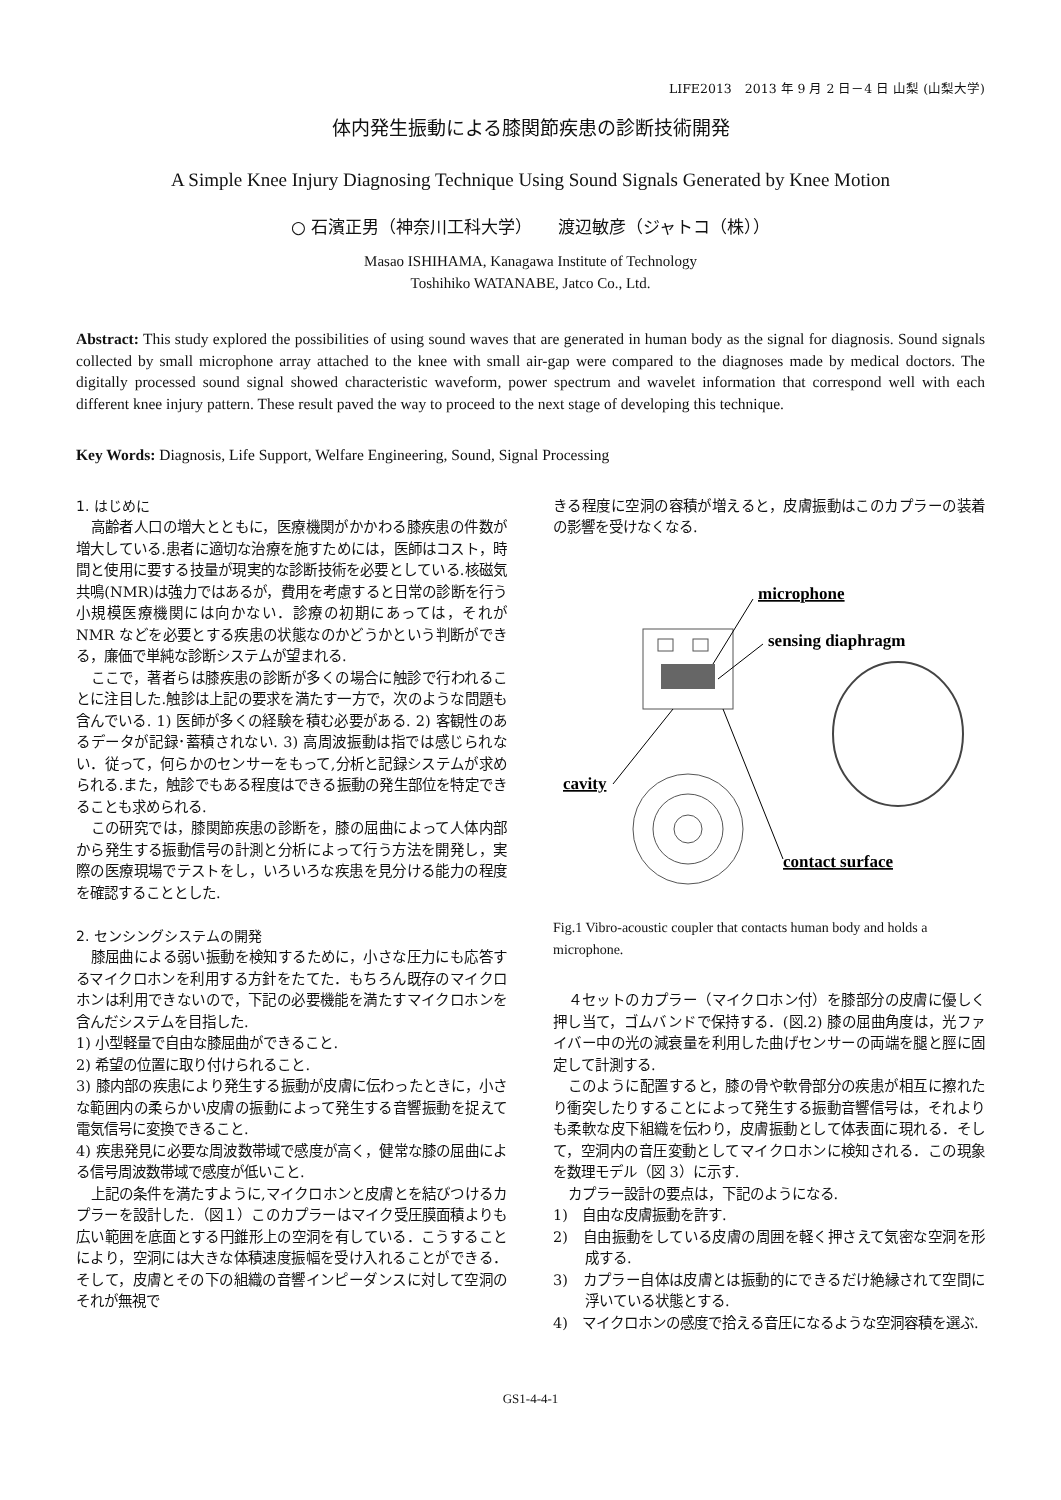LIFE2013　2013 年 9 月 2 日－4 日 山梨 (山梨大学)
体内発生振動による膝関節疾患の診断技術開発
A Simple Knee Injury Diagnosing Technique Using Sound Signals Generated by Knee Motion
○ 石濱正男（神奈川工科大学）　　渡辺敏彦（ジャトコ（株））
Masao ISHIHAMA, Kanagawa Institute of Technology
Toshihiko WATANABE, Jatco Co., Ltd.
Abstract: This study explored the possibilities of using sound waves that are generated in human body as the signal for diagnosis. Sound signals collected by small microphone array attached to the knee with small air-gap were compared to the diagnoses made by medical doctors. The digitally processed sound signal showed characteristic waveform, power spectrum and wavelet information that correspond well with each different knee injury pattern. These result paved the way to proceed to the next stage of developing this technique.
Key Words: Diagnosis, Life Support, Welfare Engineering, Sound, Signal Processing
1. はじめに
高齢者人口の増大とともに，医療機関がかかわる膝疾患の件数が増大している.患者に適切な治療を施すためには，医師はコスト，時間と使用に要する技量が現実的な診断技術を必要としている.核磁気共鳴(NMR)は強力ではあるが，費用を考慮すると日常の診断を行う小規模医療機関には向かない．診療の初期にあっては，それが NMR などを必要とする疾患の状態なのかどうかという判断ができる，廉価で単純な診断システムが望まれる.
ここで，著者らは膝疾患の診断が多くの場合に触診で行われることに注目した.触診は上記の要求を満たす一方で，次のような問題も含んでいる. 1) 医師が多くの経験を積む必要がある. 2) 客観性のあるデータが記録･蓄積されない. 3) 高周波振動は指では感じられない．従って，何らかのセンサーをもって,分析と記録システムが求められる.また，触診でもある程度はできる振動の発生部位を特定できることも求められる.
この研究では，膝関節疾患の診断を，膝の屈曲によって人体内部から発生する振動信号の計測と分析によって行う方法を開発し，実際の医療現場でテストをし，いろいろな疾患を見分ける能力の程度を確認することとした.
2. センシングシステムの開発
膝屈曲による弱い振動を検知するために，小さな圧力にも応答するマイクロホンを利用する方針をたてた．もちろん既存のマイクロホンは利用できないので，下記の必要機能を満たすマイクロホンを含んだシステムを目指した.
1) 小型軽量で自由な膝屈曲ができること.
2) 希望の位置に取り付けられること.
3) 膝内部の疾患により発生する振動が皮膚に伝わったときに，小さな範囲内の柔らかい皮膚の振動によって発生する音響振動を捉えて電気信号に変換できること.
4) 疾患発見に必要な周波数帯域で感度が高く，健常な膝の屈曲による信号周波数帯域で感度が低いこと.
上記の条件を満たすように,マイクロホンと皮膚とを結びつけるカプラーを設計した.（図１）このカプラーはマイク受圧膜面積よりも広い範囲を底面とする円錐形上の空洞を有している．こうすることにより，空洞には大きな体積速度振幅を受け入れることができる．そして，皮膚とその下の組織の音響インピーダンスに対して空洞のそれが無視で
きる程度に空洞の容積が増えると，皮膚振動はこのカプラーの装着の影響を受けなくなる.
microphone
sensing diaphragm
cavity
contact surface
Fig.1 Vibro-acoustic coupler that contacts human body and holds a microphone.
４セットのカプラー（マイクロホン付）を膝部分の皮膚に優しく押し当て，ゴムバンドで保持する．(図.2) 膝の屈曲角度は，光ファイバー中の光の減衰量を利用した曲げセンサーの両端を腿と脛に固定して計測する.
このように配置すると，膝の骨や軟骨部分の疾患が相互に擦れたり衝突したりすることによって発生する振動音響信号は，それよりも柔軟な皮下組織を伝わり，皮膚振動として体表面に現れる．そして，空洞内の音圧変動としてマイクロホンに検知される．この現象を数理モデル（図 3）に示す.
カプラー設計の要点は，下記のようになる.
1)　自由な皮膚振動を許す.
2)　自由振動をしている皮膚の周囲を軽く押さえて気密な空洞を形成する.
3)　カプラー自体は皮膚とは振動的にできるだけ絶縁されて空間に浮いている状態とする.
4)　マイクロホンの感度で拾える音圧になるような空洞容積を選ぶ.
GS1-4-4-1